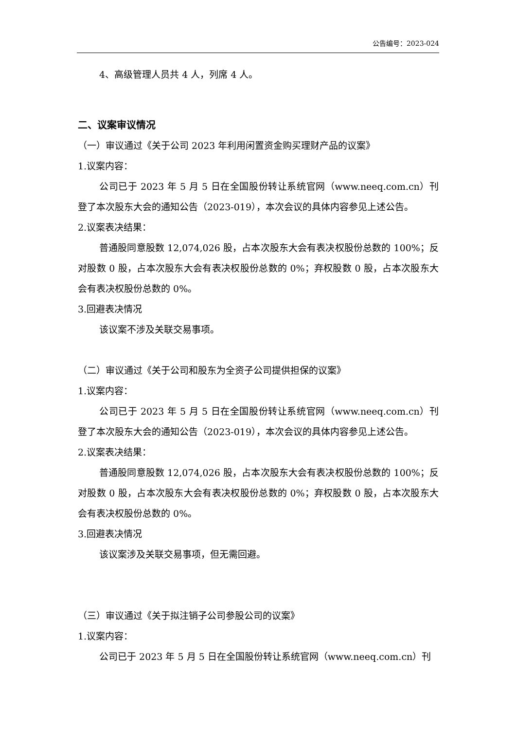公告编号：2023-024
4、高级管理人员共 4 人，列席 4 人。
二、议案审议情况
（一）审议通过《关于公司 2023 年利用闲置资金购买理财产品的议案》
1.议案内容：
公司已于 2023 年 5 月 5 日在全国股份转让系统官网（www.neeq.com.cn）刊登了本次股东大会的通知公告（2023-019），本次会议的具体内容参见上述公告。
2.议案表决结果：
普通股同意股数 12,074,026 股，占本次股东大会有表决权股份总数的 100%；反对股数 0 股，占本次股东大会有表决权股份总数的 0%；弃权股数 0 股，占本次股东大会有表决权股份总数的 0%。
3.回避表决情况
该议案不涉及关联交易事项。
（二）审议通过《关于公司和股东为全资子公司提供担保的议案》
1.议案内容：
公司已于 2023 年 5 月 5 日在全国股份转让系统官网（www.neeq.com.cn）刊登了本次股东大会的通知公告（2023-019），本次会议的具体内容参见上述公告。
2.议案表决结果：
普通股同意股数 12,074,026 股，占本次股东大会有表决权股份总数的 100%；反对股数 0 股，占本次股东大会有表决权股份总数的 0%；弃权股数 0 股，占本次股东大会有表决权股份总数的 0%。
3.回避表决情况
该议案涉及关联交易事项，但无需回避。
（三）审议通过《关于拟注销子公司参股公司的议案》
1.议案内容：
公司已于 2023 年 5 月 5 日在全国股份转让系统官网（www.neeq.com.cn）刊